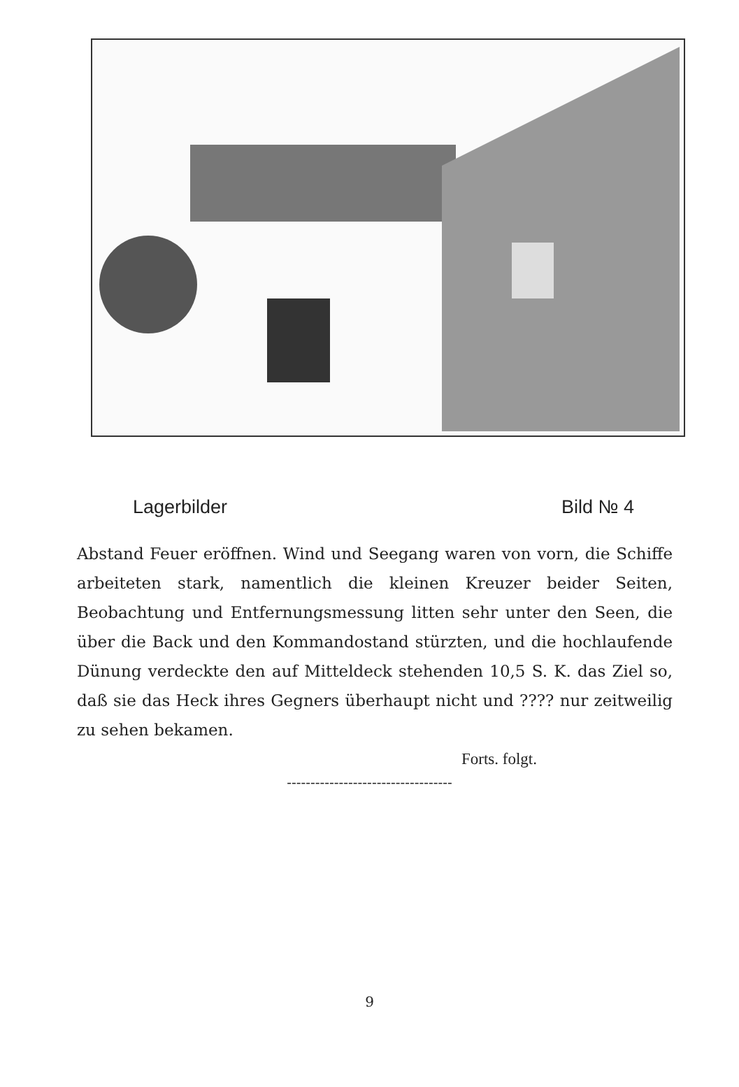Lagerbilder Bild № 4
Abstand Feuer eröffnen. Wind und Seegang waren von vorn, die Schiffe arbeiteten stark, namentlich die kleinen Kreuzer beider Seiten, Beobachtung und Entfernungsmessung litten sehr unter den Seen, die über die Back und den Kommandostand stürzten, und die hochlaufende Dünung verdeckte den auf Mitteldeck stehenden 10,5 S. K. das Ziel so, daß sie das Heck ihres Gegners überhaupt nicht und ???? nur zeitweilig zu sehen bekamen.
Forts. folgt.
-----------------------------------
9